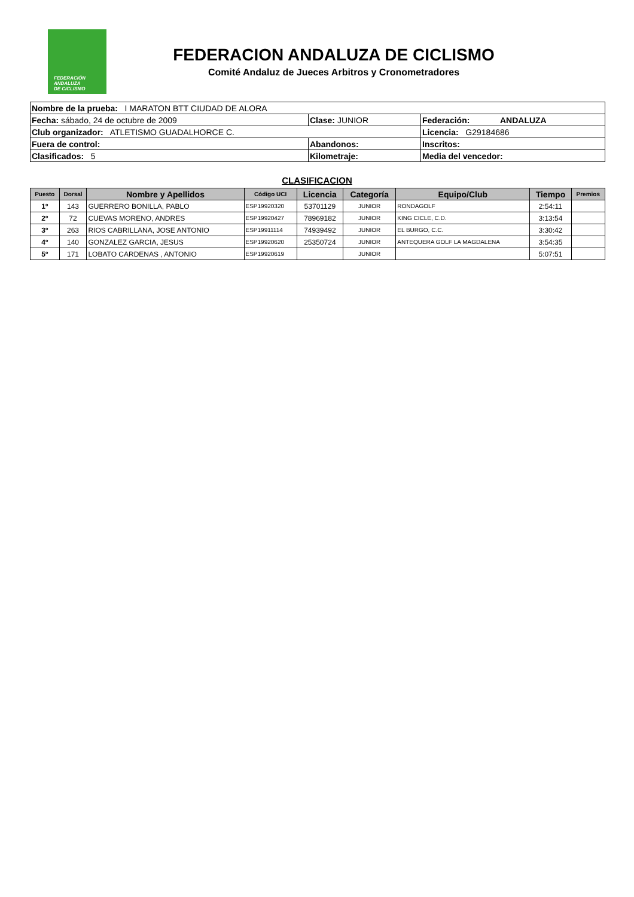FEDERACIÓN
ANDALUZA
DE CICLISMO
FEDERACION ANDALUZA DE CICLISMO
Comité Andaluz de Jueces Arbitros y Cronometradores
| Nombre de la prueba: I MARATON BTT CIUDAD DE ALORA | | |
| Fecha: sábado, 24 de octubre de 2009 | Clase: JUNIOR | Federación: ANDALUZA |
| Club organizador: ATLETISMO GUADALHORCE C. | | Licencia: G29184686 |
| Fuera de control: | Abandonos: | Inscritos: |
| Clasificados: 5 | Kilometraje: | Media del vencedor: |
CLASIFICACION
| Puesto | Dorsal | Nombre y Apellidos | Código UCI | Licencia | Categoría | Equipo/Club | Tiempo | Premios |
| --- | --- | --- | --- | --- | --- | --- | --- | --- |
| 1º | 143 | GUERRERO BONILLA, PABLO | ESP19920320 | 53701129 | JUNIOR | RONDAGOLF | 2:54:11 | |
| 2º | 72 | CUEVAS MORENO, ANDRES | ESP19920427 | 78969182 | JUNIOR | KING CICLE, C.D. | 3:13:54 | |
| 3º | 263 | RIOS CABRILLANA, JOSE ANTONIO | ESP19911114 | 74939492 | JUNIOR | EL BURGO, C.C. | 3:30:42 | |
| 4º | 140 | GONZALEZ GARCIA, JESUS | ESP19920620 | 25350724 | JUNIOR | ANTEQUERA GOLF LA MAGDALENA | 3:54:35 | |
| 5º | 171 | LOBATO CARDENAS , ANTONIO | ESP19920619 | | JUNIOR | | 5:07:51 | |